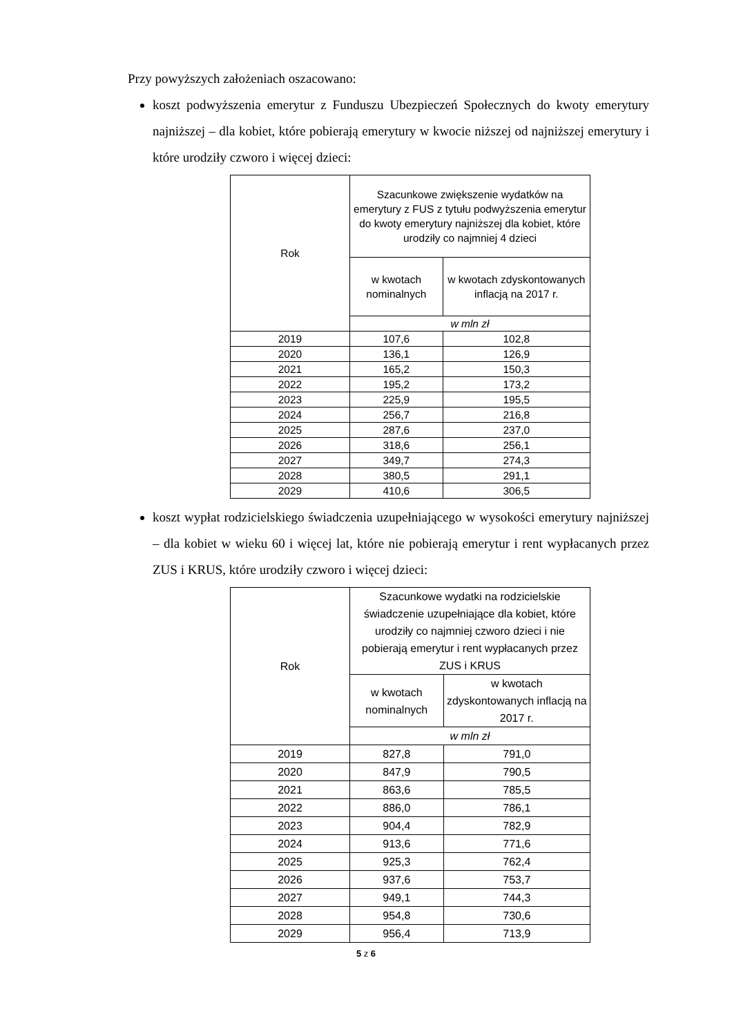Przy powyższych założeniach oszacowano:
koszt podwyższenia emerytur z Funduszu Ubezpieczeń Społecznych do kwoty emerytury najniższej – dla kobiet, które pobierają emerytury w kwocie niższej od najniższej emerytury i które urodziły czworo i więcej dzieci:
| Rok | Szacunkowe zwiększenie wydatków na emerytury z FUS z tytułu podwyższenia emerytur do kwoty emerytury najniższej dla kobiet, które urodziły co najmniej 4 dzieci | |
| --- | --- | --- |
| | w kwotach nominalnych | w kwotach zdyskontowanych inflacją na 2017 r. |
| | w mln zł | |
| 2019 | 107,6 | 102,8 |
| 2020 | 136,1 | 126,9 |
| 2021 | 165,2 | 150,3 |
| 2022 | 195,2 | 173,2 |
| 2023 | 225,9 | 195,5 |
| 2024 | 256,7 | 216,8 |
| 2025 | 287,6 | 237,0 |
| 2026 | 318,6 | 256,1 |
| 2027 | 349,7 | 274,3 |
| 2028 | 380,5 | 291,1 |
| 2029 | 410,6 | 306,5 |
koszt wypłat rodzicielskiego świadczenia uzupełniającego w wysokości emerytury najniższej – dla kobiet w wieku 60 i więcej lat, które nie pobierają emerytur i rent wypłacanych przez ZUS i KRUS, które urodziły czworo i więcej dzieci:
| Rok | Szacunkowe wydatki na rodzicielskie świadczenie uzupełniające dla kobiet, które urodziły co najmniej czworo dzieci i nie pobierają emerytur i rent wypłacanych przez ZUS i KRUS | |
| --- | --- | --- |
| | w kwotach nominalnych | w kwotach zdyskontowanych inflacją na 2017 r. |
| | w mln zł | |
| 2019 | 827,8 | 791,0 |
| 2020 | 847,9 | 790,5 |
| 2021 | 863,6 | 785,5 |
| 2022 | 886,0 | 786,1 |
| 2023 | 904,4 | 782,9 |
| 2024 | 913,6 | 771,6 |
| 2025 | 925,3 | 762,4 |
| 2026 | 937,6 | 753,7 |
| 2027 | 949,1 | 744,3 |
| 2028 | 954,8 | 730,6 |
| 2029 | 956,4 | 713,9 |
5 z 6